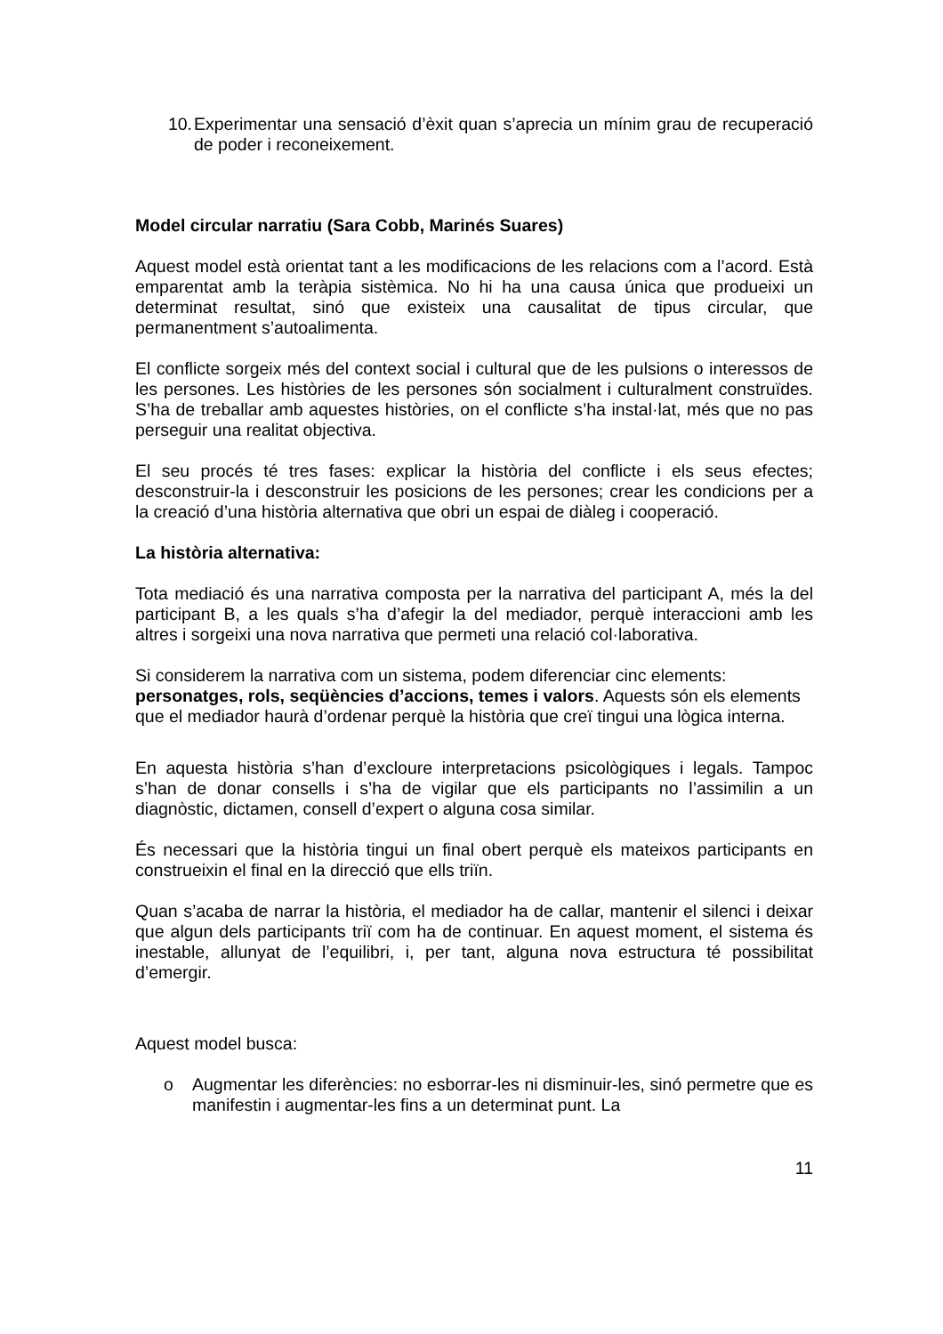10.
Experimentar una sensació d’èxit quan s’aprecia un mínim grau de recuperació de poder i reconeixement.
Model circular narratiu (Sara Cobb, Marinés Suares)
Aquest model està orientat tant a les modificacions de les relacions com a l’acord. Està emparentat amb la teràpia sistèmica. No hi ha una causa única que produeixi un determinat resultat, sinó que existeix una causalitat de tipus circular, que permanentment s’autoalimenta.
El conflicte sorgeix més del context social i cultural que de les pulsions o interessos de les persones. Les històries de les persones són socialment i culturalment construïdes. S’ha de treballar amb aquestes històries, on el conflicte s’ha instal·lat, més que no pas perseguir una realitat objectiva.
El seu procés té tres fases: explicar la història del conflicte i els seus efectes; desconstruir-la i desconstruir les posicions de les persones; crear les condicions per a la creació d’una història alternativa que obri un espai de diàleg i cooperació.
La història alternativa:
Tota mediació és una narrativa composta per la narrativa del participant A, més la del participant B, a les quals s’ha d’afegir la del mediador, perquè interaccioni amb les altres i sorgeixi una nova narrativa que permeti una relació col·laborativa.
Si considerem la narrativa com un sistema, podem diferenciar cinc elements: personatges, rols, seqüències d’accions, temes i valors. Aquests són els elements que el mediador haurà d’ordenar perquè la història que creï tingui una lògica interna.
En aquesta història s’han d’excloure interpretacions psicològiques i legals. Tampoc s’han de donar consells i s’ha de vigilar que els participants no l’assimilin a un diagnòstic, dictamen, consell d’expert o alguna cosa similar.
És necessari que la història tingui un final obert perquè els mateixos participants en construeixin el final en la direcció que ells triïn.
Quan s’acaba de narrar la història, el mediador ha de callar, mantenir el silenci i deixar que algun dels participants triï com ha de continuar. En aquest moment, el sistema és inestable, allunyat de l’equilibri, i, per tant, alguna nova estructura té possibilitat d’emergir.
Aquest model busca:
o Augmentar les diferències: no esborrar-les ni disminuir-les, sinó permetre que es manifestin i augmentar-les fins a un determinat punt. La
11